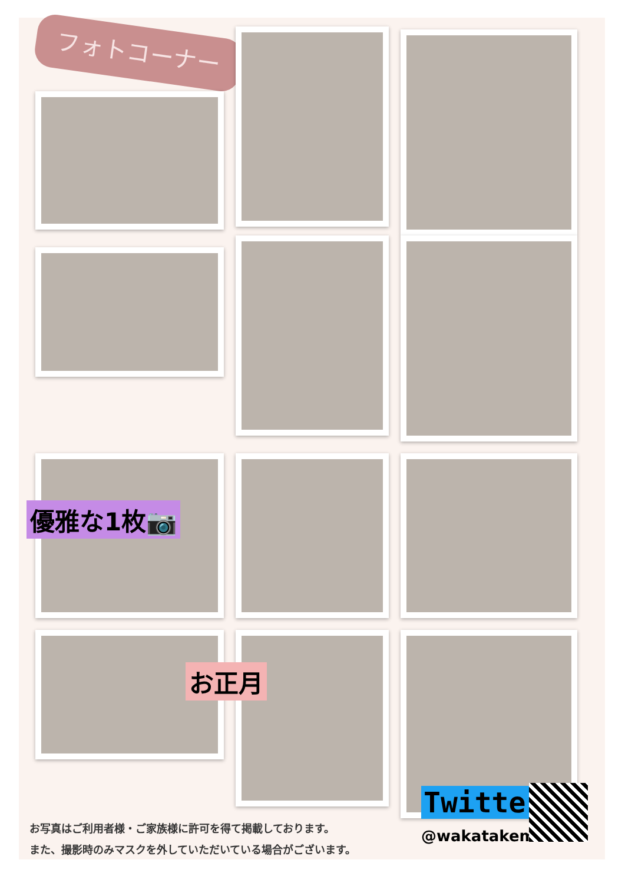フォトコーナー
優雅な1枚📷
お正月
お写真はご利用者様・ご家族様に許可を得て掲載しております。
また、撮影時のみマスクを外していただいている場合がございます。
Twitter
@wakatakeminami